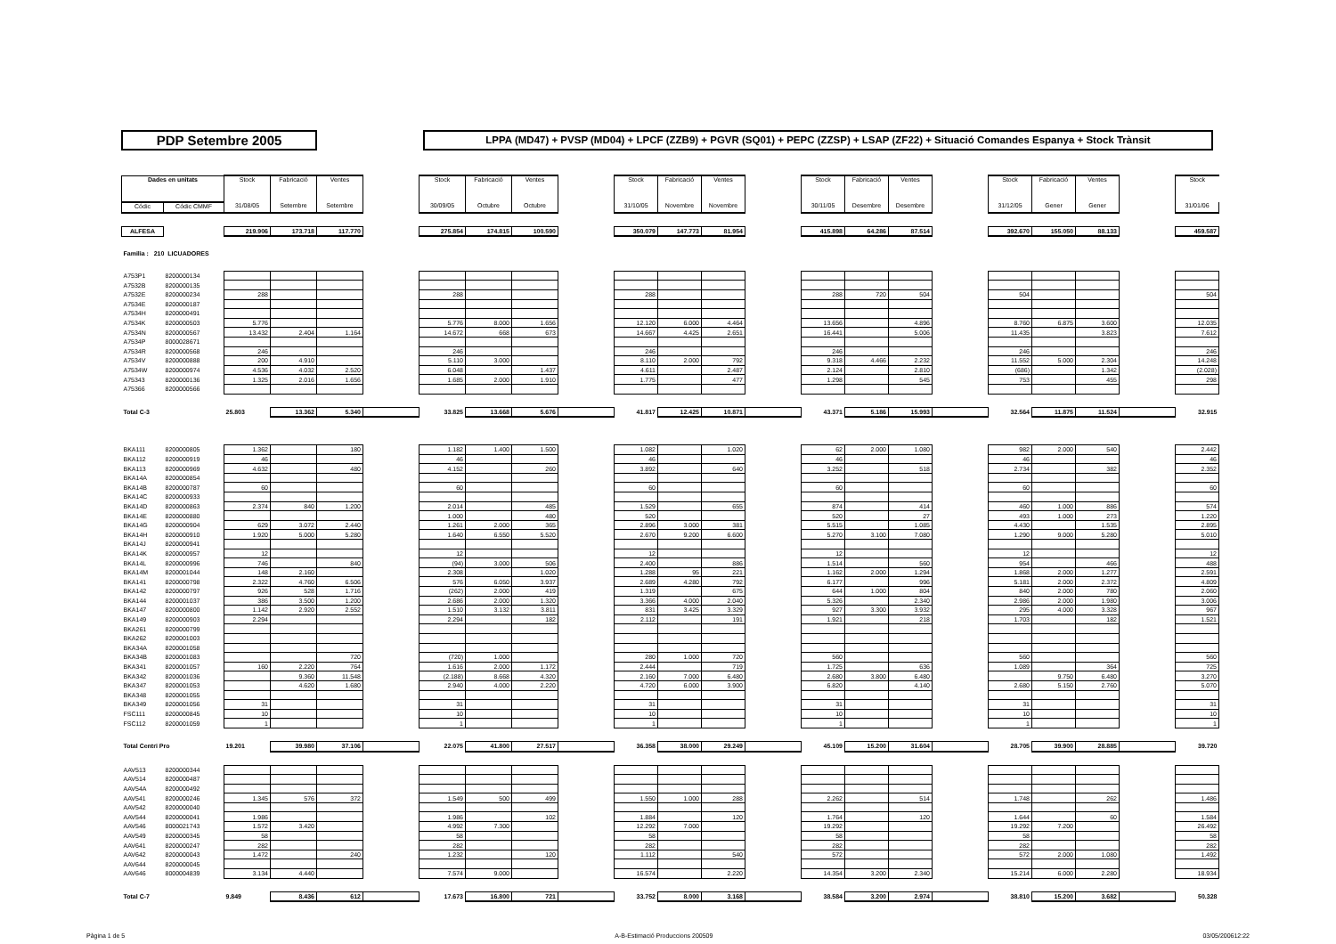PDP Setembre 2005
LPPA (MD47) + PVSP (MD04) + LPCF (ZZB9) + PGVR (SQ01) + PEPC (ZZSP) + LSAP (ZF22) + Situació Comandes Espanya + Stock Trànsit
| Dades en unitats | | Stock | Fabricació | Ventes | | Stock | Fabricació | Ventes | | Stock | Fabricació | Ventes | | Stock | Fabricació | Ventes | | Stock | Fabricació | Ventes | | Stock |
| Códic | Códic CMMF | 31/08/05 | Setembre | Setembre | | 30/09/05 | Octubre | Octubre | | 31/10/05 | Novembre | Novembre | | 30/11/05 | Desembre | Desembre | | 31/12/05 | Gener | Gener | | 31/01/06 |
| ALFESA | | 219.906 | 173.718 | 117.770 | | 275.854 | 174.815 | 100.590 | | 350.079 | 147.773 | 81.954 | | 415.898 | 64.286 | 87.514 | | 392.670 | 155.050 | 88.133 | | 459.587 |
| Familia : 210 LICUADORES | | | | | | | | | | | | | | | | | | | | | | |
| A753P1 | 8200000134 | | | | | | | | | | | | | | | | | | | | | |
| A7532B | 8200000135 | | | | | | | | | | | | | | | | | | | | | |
| A7532E | 8200000234 | 288 | | | | 288 | | | | 288 | | | | 288 | 720 | 504 | | 504 | | | | 504 |
| A7534E | 8200000187 | | | | | | | | | | | | | | | | | | | | | |
| A7534H | 8200000491 | | | | | | | | | | | | | | | | | | | | | |
| A7534K | 8200000503 | 5.776 | | | | 5.776 | 8.000 | 1.656 | | 12.120 | 6.000 | 4.464 | | 13.656 | | 4.896 | | 8.760 | 6.875 | 3.600 | | 12.035 |
| A7534N | 8200000567 | 13.432 | 2.404 | 1.164 | | 14.672 | 668 | 673 | | 14.667 | 4.425 | 2.651 | | 16.441 | | 5.006 | | 11.435 | | 3.823 | | 7.612 |
| A7534P | 8000028671 | | | | | | | | | | | | | | | | | | | | | |
| A7534R | 8200000568 | 246 | | | | 246 | | | | 246 | | | | 246 | | | | 246 | | | | 246 |
| A7534V | 8200000888 | 200 | 4.910 | | | 5.110 | 3.000 | | | 8.110 | 2.000 | 792 | | 9.318 | 4.466 | 2.232 | | 11.552 | 5.000 | 2.304 | | 14.248 |
| A7534W | 8200000974 | 4.536 | 4.032 | 2.520 | | 6.048 | | 1.437 | | 4.611 | | 2.487 | | 2.124 | | 2.810 | | (686) | | 1.342 | | (2.028) |
| A75343 | 8200000136 | 1.325 | 2.016 | 1.656 | | 1.685 | 2.000 | 1.910 | | 1.775 | | 477 | | 1.298 | | 545 | | 753 | | 455 | | 298 |
| A75366 | 8200000566 | | | | | | | | | | | | | | | | | | | | | |
| Total C-3 | | 25.803 | 13.362 | 5.340 | | 33.825 | 13.668 | 5.676 | | 41.817 | 12.425 | 10.871 | | 43.371 | 5.186 | 15.993 | | 32.564 | 11.875 | 11.524 | | 32.915 |
| BKA111 | 8200000805 | 1.362 | | 180 | | 1.182 | 1.400 | 1.500 | | 1.082 | | 1.020 | | 62 | 2.000 | 1.080 | | 982 | 2.000 | 540 | | 2.442 |
| BKA112 | 8200000919 | 46 | | | | 46 | | | | 46 | | | | 46 | | | | 46 | | | | 46 |
| BKA113 | 8200000969 | 4.632 | | 480 | | 4.152 | | 260 | | 3.892 | | 640 | | 3.252 | | 518 | | 2.734 | | 382 | | 2.352 |
| BKA14A | 8200000854 | | | | | | | | | | | | | | | | | | | | | |
| BKA14B | 8200000787 | 60 | | | | 60 | | | | 60 | | | | 60 | | | | 60 | | | | 60 |
| BKA14C | 8200000933 | | | | | | | | | | | | | | | | | | | | | |
| BKA14D | 8200000863 | 2.374 | 840 | 1.200 | | 2.014 | | 485 | | 1.529 | | 655 | | 874 | | 414 | | 460 | 1.000 | 886 | | 574 |
| BKA14E | 8200000880 | | | | | 1.000 | | 480 | | 520 | | | | 520 | | 27 | | 493 | 1.000 | 273 | | 1.220 |
| BKA14G | 8200000904 | 629 | 3.072 | 2.440 | | 1.261 | 2.000 | 365 | | 2.896 | 3.000 | 381 | | 5.515 | | 1.085 | | 4.430 | | 1.535 | | 2.895 |
| BKA14H | 8200000910 | 1.920 | 5.000 | 5.280 | | 1.640 | 6.550 | 5.520 | | 2.670 | 9.200 | 6.600 | | 5.270 | 3.100 | 7.080 | | 1.290 | 9.000 | 5.280 | | 5.010 |
| BKA14J | 8200000941 | | | | | | | | | | | | | | | | | | | | | |
| BKA14K | 8200000957 | 12 | | | | 12 | | | | 12 | | | | 12 | | | | 12 | | | | 12 |
| BKA14L | 8200000996 | 746 | | 840 | | (94) | 3.000 | 506 | | 2.400 | | 886 | | 1.514 | | 560 | | 954 | | 466 | | 488 |
| BKA14M | 8200001044 | 148 | 2.160 | | | 2.308 | | 1.020 | | 1.288 | 95 | 221 | | 1.162 | 2.000 | 1.294 | | 1.868 | 2.000 | 1.277 | | 2.591 |
| BKA141 | 8200000798 | 2.322 | 4.760 | 6.506 | | 576 | 6.050 | 3.937 | | 2.689 | 4.280 | 792 | | 6.177 | | 996 | | 5.181 | 2.000 | 2.372 | | 4.809 |
| BKA142 | 8200000797 | 926 | 528 | 1.716 | | (262) | 2.000 | 419 | | 1.319 | | 675 | | 644 | 1.000 | 804 | | 840 | 2.000 | 780 | | 2.060 |
| BKA144 | 8200001037 | 386 | 3.500 | 1.200 | | 2.686 | 2.000 | 1.320 | | 3.366 | 4.000 | 2.040 | | 5.326 | | 2.340 | | 2.986 | 2.000 | 1.980 | | 3.006 |
| BKA147 | 8200000800 | 1.142 | 2.920 | 2.552 | | 1.510 | 3.132 | 3.811 | | 831 | 3.425 | 3.329 | | 927 | 3.300 | 3.932 | | 295 | 4.000 | 3.328 | | 967 |
| BKA149 | 8200000903 | 2.294 | | | | 2.294 | | 182 | | 2.112 | | 191 | | 1.921 | | 218 | | 1.703 | | 182 | | 1.521 |
| BKA261 | 8200000799 | | | | | | | | | | | | | | | | | | | | | |
| BKA262 | 8200001003 | | | | | | | | | | | | | | | | | | | | | |
| BKA34A | 8200001058 | | | | | | | | | | | | | | | | | | | | | |
| BKA34B | 8200001083 | | | 720 | | (720) | 1.000 | | | 280 | 1.000 | 720 | | 560 | | | | 560 | | | | 560 |
| BKA341 | 8200001057 | 160 | 2.220 | 764 | | 1.616 | 2.000 | 1.172 | | 2.444 | | 719 | | 1.725 | | 636 | | 1.089 | | 364 | | 725 |
| BKA342 | 8200001036 | | 9.360 | 11.548 | | (2.188) | 8.668 | 4.320 | | 2.160 | 7.000 | 6.480 | | 2.680 | 3.800 | 6.480 | | | 9.750 | 6.480 | | 3.270 |
| BKA347 | 8200001053 | | 4.620 | 1.680 | | 2.940 | 4.000 | 2.220 | | 4.720 | 6.000 | 3.900 | | 6.820 | | 4.140 | | 2.680 | 5.150 | 2.760 | | 5.070 |
| BKA348 | 8200001055 | | | | | | | | | | | | | | | | | | | | | |
| BKA349 | 8200001056 | 31 | | | | 31 | | | | 31 | | | | 31 | | | | 31 | | | | 31 |
| FSC111 | 8200000845 | 10 | | | | 10 | | | | 10 | | | | 10 | | | | 10 | | | | 10 |
| FSC112 | 8200001059 | 1 | | | | 1 | | | | 1 | | | | 1 | | | | 1 | | | | 1 |
| Total Centri Pro | | 19.201 | 39.980 | 37.106 | | 22.075 | 41.800 | 27.517 | | 36.358 | 38.000 | 29.249 | | 45.109 | 15.200 | 31.604 | | 28.705 | 39.900 | 28.885 | | 39.720 |
| AAV513 | 8200000344 | | | | | | | | | | | | | | | | | | | | | |
| AAV514 | 8200000487 | | | | | | | | | | | | | | | | | | | | | |
| AAV54A | 8200000492 | | | | | | | | | | | | | | | | | | | | | |
| AAV541 | 8200000246 | 1.345 | 576 | 372 | | 1.549 | 500 | 499 | | 1.550 | 1.000 | 288 | | 2.262 | | 514 | | 1.748 | | 262 | | 1.486 |
| AAV542 | 8200000040 | | | | | | | | | | | | | | | | | | | | | |
| AAV544 | 8200000041 | 1.986 | | | | 1.986 | | 102 | | 1.884 | | 120 | | 1.764 | | 120 | | 1.644 | | 60 | | 1.584 |
| AAV546 | 8000021743 | 1.572 | 3.420 | | | 4.992 | 7.300 | | | 12.292 | 7.000 | | | 19.292 | | | | 19.292 | 7.200 | | | 26.492 |
| AAV549 | 8200000345 | 58 | | | | 58 | | | | 58 | | | | 58 | | | | 58 | | | | 58 |
| AAV641 | 8200000247 | 282 | | | | 282 | | | | 282 | | | | 282 | | | | 282 | | | | 282 |
| AAV642 | 8200000043 | 1.472 | | 240 | | 1.232 | | 120 | | 1.112 | | 540 | | 572 | | | | 572 | 2.000 | 1.080 | | 1.492 |
| AAV644 | 8200000045 | | | | | | | | | | | | | | | | | | | | | |
| AAV646 | 8000004839 | 3.134 | 4.440 | | | 7.574 | 9.000 | | | 16.574 | | 2.220 | | 14.354 | 3.200 | 2.340 | | 15.214 | 6.000 | 2.280 | | 18.934 |
| Total C-7 | | 9.849 | 8.436 | 612 | | 17.673 | 16.800 | 721 | | 33.752 | 8.000 | 3.168 | | 38.584 | 3.200 | 2.974 | | 38.810 | 15.200 | 3.682 | | 50.328 |
Pàgina 1 de 5 A-B-Estimació Produccions 200509 03/05/200612:22